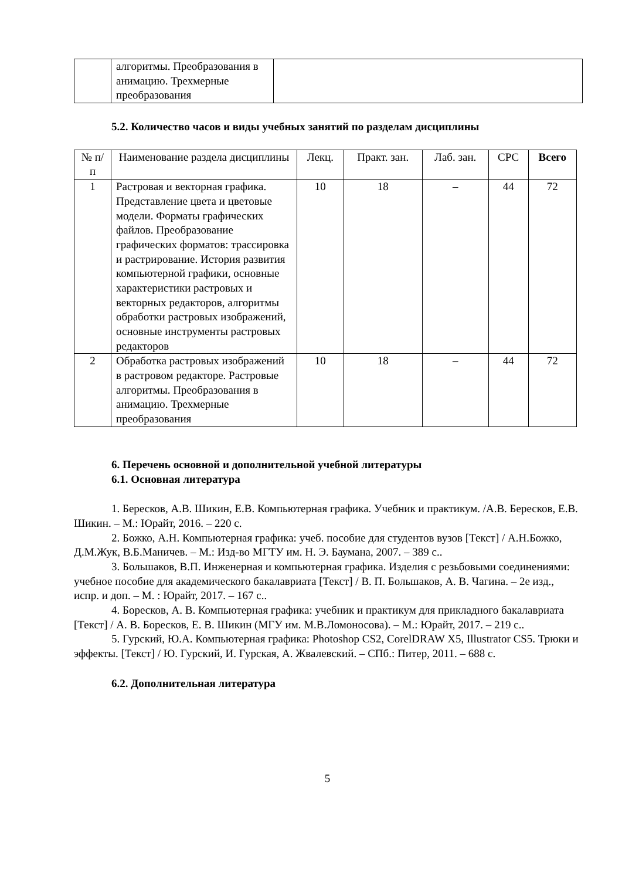| | алгоритмы. Преобразования в анимацию. Трехмерные преобразования | |
5.2. Количество часов и виды учебных занятий по разделам дисциплины
| № п/п | Наименование раздела дисциплины | Лекц. | Практ. зан. | Лаб. зан. | СРС | Всего |
| --- | --- | --- | --- | --- | --- | --- |
| 1 | Растровая и векторная графика. Представление цвета и цветовые модели. Форматы графических файлов. Преобразование графических форматов: трассировка и растрирование. История развития компьютерной графики, основные характеристики растровых и векторных редакторов, алгоритмы обработки растровых изображений, основные инструменты растровых редакторов | 10 | 18 | – | 44 | 72 |
| 2 | Обработка растровых изображений в растровом редакторе. Растровые алгоритмы. Преобразования в анимацию. Трехмерные преобразования | 10 | 18 | – | 44 | 72 |
6. Перечень основной и дополнительной учебной литературы
6.1. Основная литература
1. Бересков, А.В. Шикин, Е.В. Компьютерная графика. Учебник и практикум. /А.В. Бересков, Е.В. Шикин. – М.: Юрайт, 2016. – 220 с.
2. Божко, А.Н. Компьютерная графика: учеб. пособие для студентов вузов [Текст] / А.Н.Божко, Д.М.Жук, В.Б.Маничев. – М.: Изд-во МГТУ им. Н. Э. Баумана, 2007. – 389 с..
3. Большаков, В.П. Инженерная и компьютерная графика. Изделия с резьбовыми соединениями: учебное пособие для академического бакалавриата [Текст] / В. П. Большаков, А. В. Чагина. – 2е изд., испр. и доп. – М. : Юрайт, 2017. – 167 с..
4. Боресков, А. В. Компьютерная графика: учебник и практикум для прикладного бакалавриата [Текст] / А. В. Боресков, Е. В. Шикин (МГУ им. М.В.Ломоносова). – М.: Юрайт, 2017. – 219 с..
5. Гурский, Ю.А. Компьютерная графика: Photoshop CS2, CorelDRAW X5, Illustrator CS5. Трюки и эффекты. [Текст] / Ю. Гурский, И. Гурская, А. Жвалевский. – СПб.: Питер, 2011. – 688 с.
6.2. Дополнительная литература
5